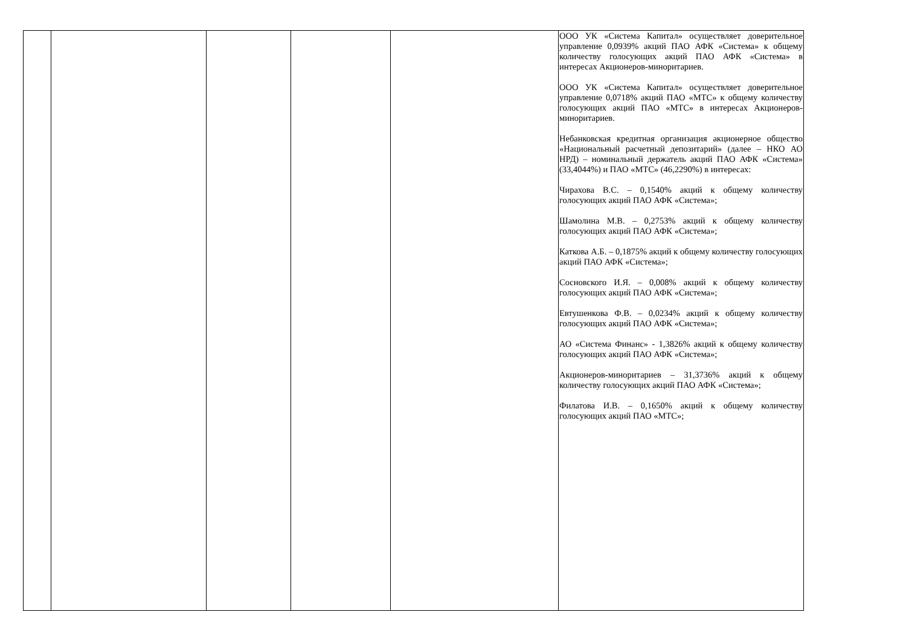| | | | | | ООО УК «Система Капитал» осуществляет доверительное управление 0,0939% акций ПАО АФК «Система» к общему количеству голосующих акций ПАО АФК «Система» в интересах Акционеров-миноритариев. ООО УК «Система Капитал» осуществляет доверительное управление 0,0718% акций ПАО «МТС» к общему количеству голосующих акций ПАО «МТС» в интересах Акционеров-миноритариев. Небанковская кредитная организация акционерное общество «Национальный расчетный депозитарий» (далее – НКО АО НРД) – номинальный держатель акций ПАО АФК «Система» (33,4044%) и ПАО «МТС» (46,2290%) в интересах: Чирахова В.С. – 0,1540% акций к общему количеству голосующих акций ПАО АФК «Система»; Шамолина М.В. – 0,2753% акций к общему количеству голосующих акций ПАО АФК «Система»; Каткова А.Б. – 0,1875% акций к общему количеству голосующих акций ПАО АФК «Система»; Сосновского И.Я. – 0,008% акций к общему количеству голосующих акций ПАО АФК «Система»; Евтушенкова Ф.В. – 0,0234% акций к общему количеству голосующих акций ПАО АФК «Система»; АО «Система Финанс» - 1,3826% акций к общему количеству голосующих акций ПАО АФК «Система»; Акционеров-миноритариев – 31,3736% акций к общему количеству голосующих акций ПАО АФК «Система»; Филатова И.В. – 0,1650% акций к общему количеству голосующих акций ПАО «МТС»; |